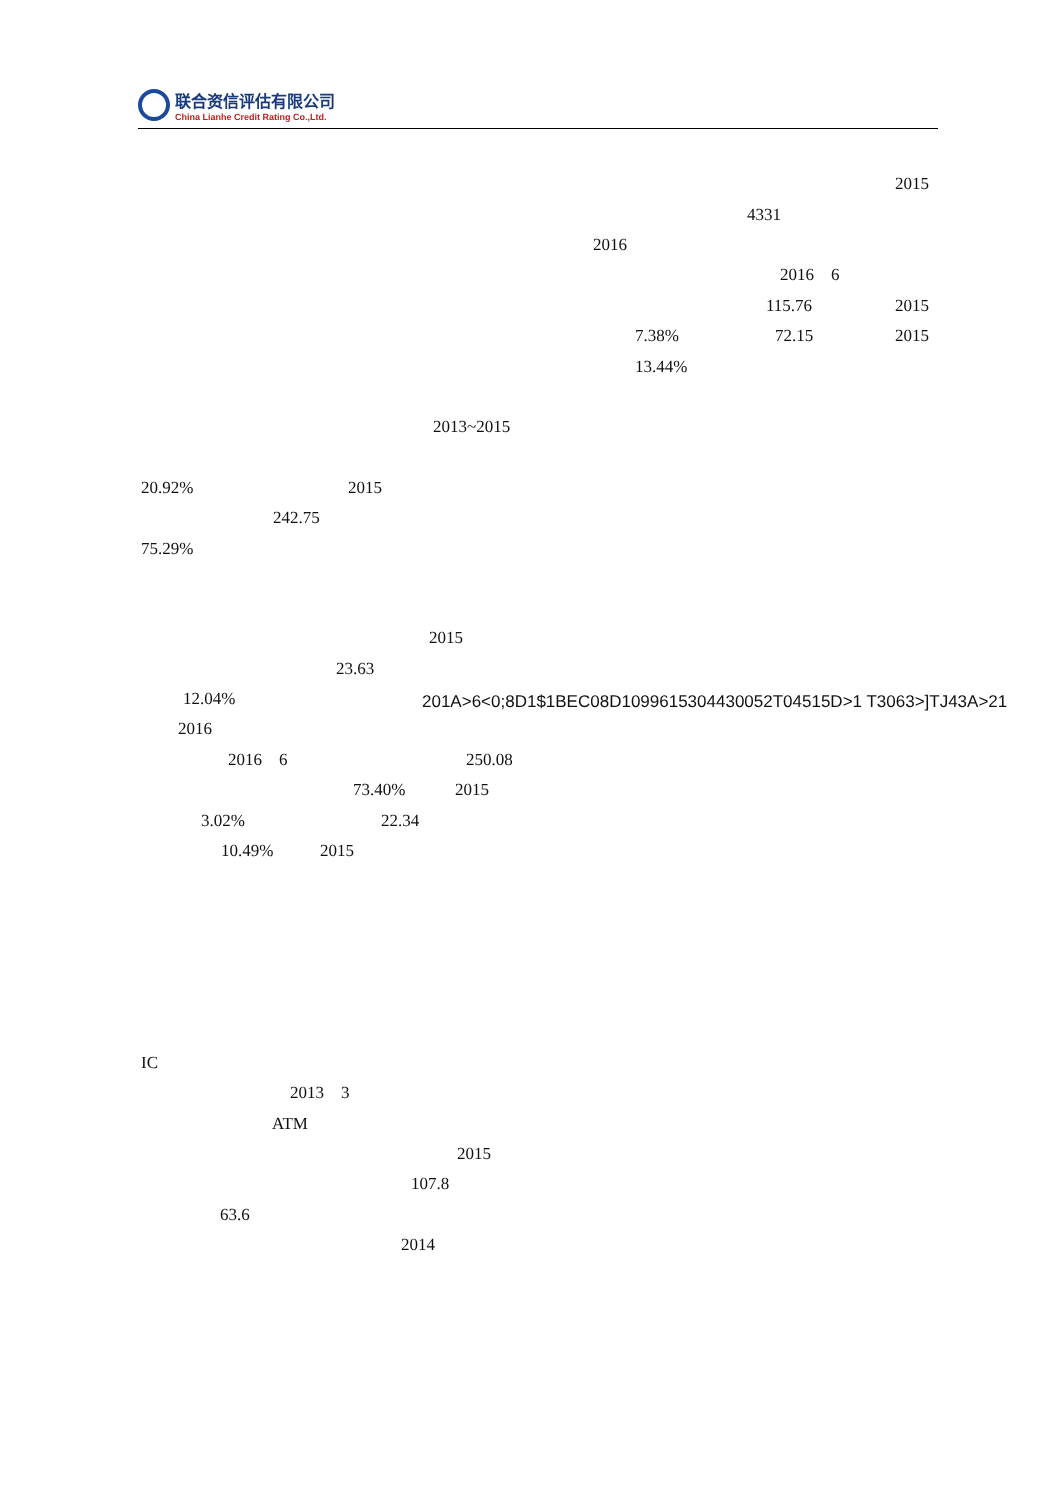联合资信评估有限公司
China Lianhe Credit Rating Co.,Ltd.
2015
4331
2016
2016 6
115.76 2015
7.38% 72.15 2015
13.44%
2013~2015
20.92% 2015
242.75
75.29%
2015
23.63
12.04% 201A>6<0;8D1$1BEC08D1099615304430052T04515D>1 T3063>]TJ43A>21
2016
2016 6 250.08
73.40% 2015
3.02% 22.34
10.49% 2015
IC
2013 3
ATM
2015
107.8
63.6
2014